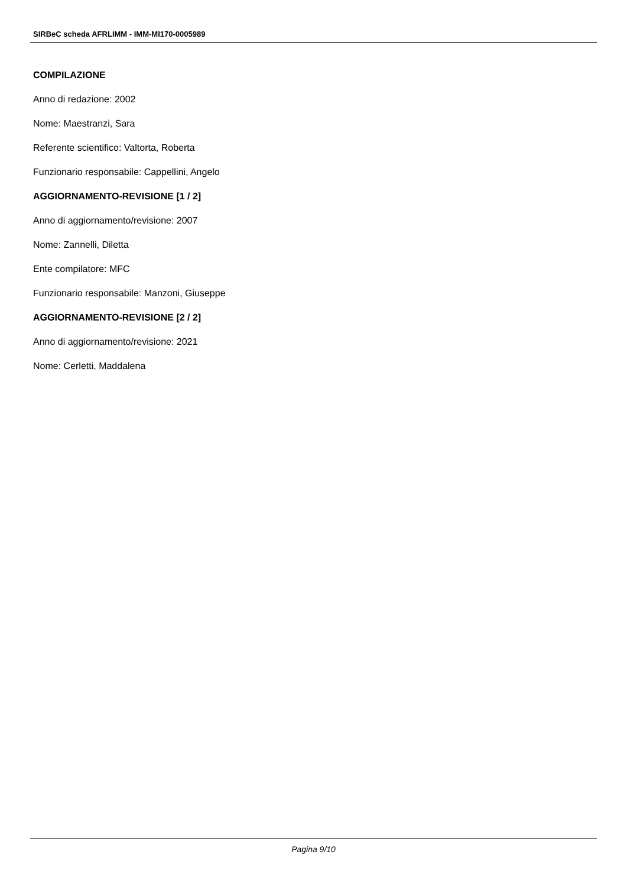SIRBeC scheda AFRLIMM - IMM-MI170-0005989
COMPILAZIONE
Anno di redazione: 2002
Nome: Maestranzi, Sara
Referente scientifico: Valtorta, Roberta
Funzionario responsabile: Cappellini, Angelo
AGGIORNAMENTO-REVISIONE [1 / 2]
Anno di aggiornamento/revisione: 2007
Nome: Zannelli, Diletta
Ente compilatore: MFC
Funzionario responsabile: Manzoni, Giuseppe
AGGIORNAMENTO-REVISIONE [2 / 2]
Anno di aggiornamento/revisione: 2021
Nome: Cerletti, Maddalena
Pagina 9/10